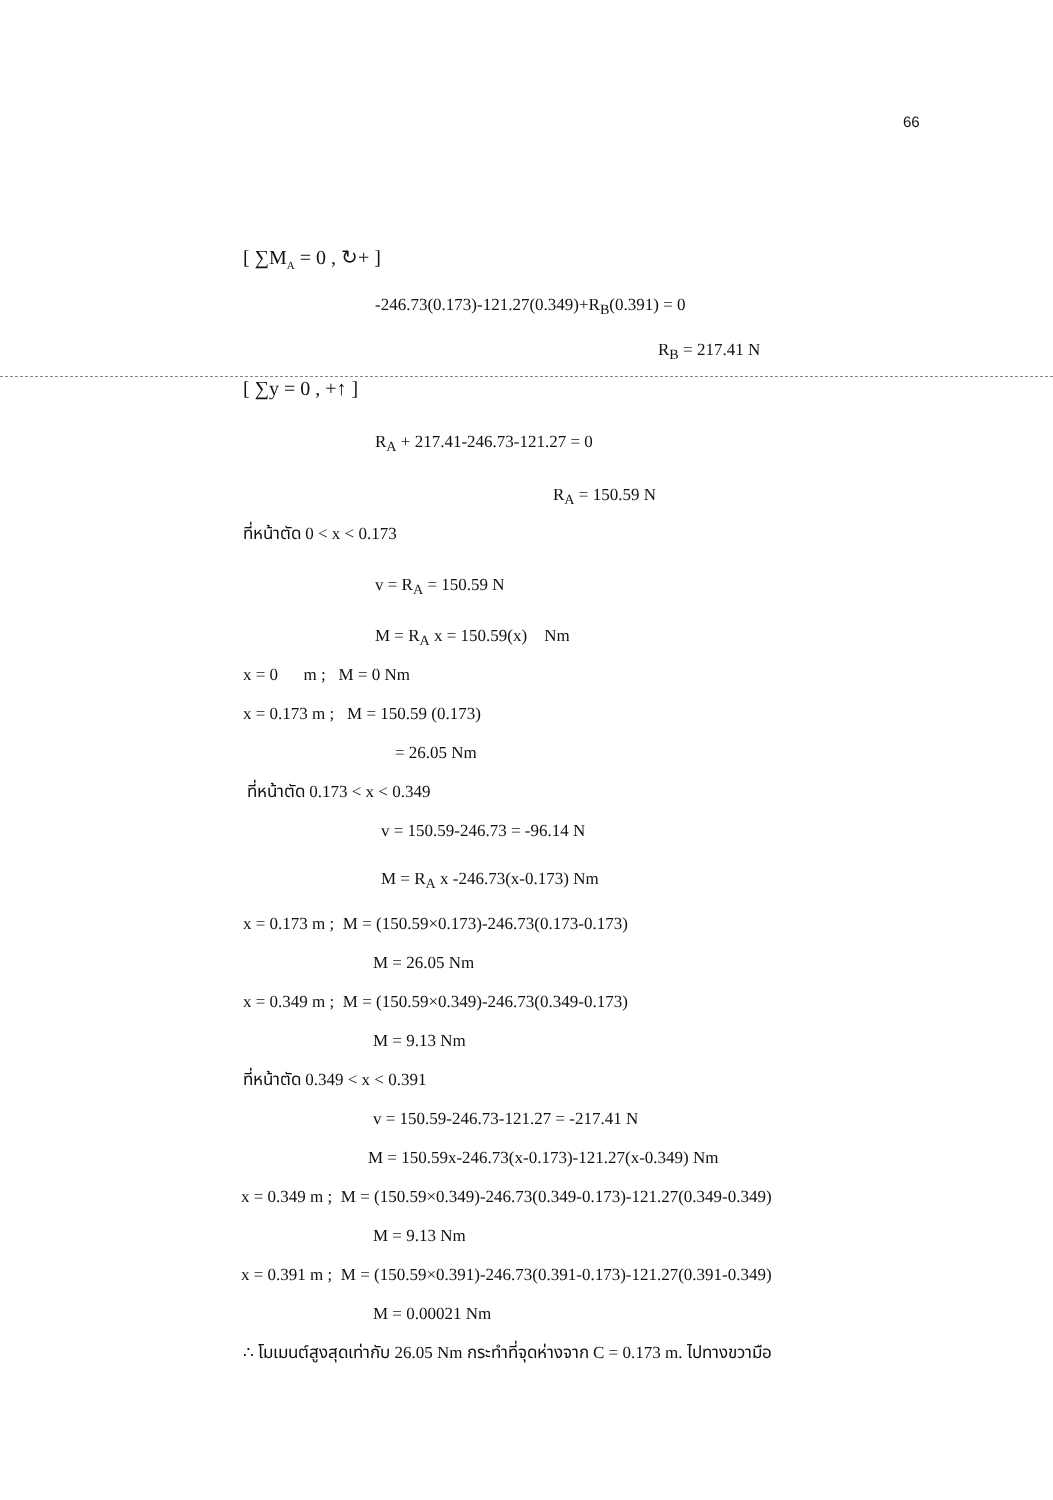66
[ ∑M<sub>A</sub> = 0 , ↻+ ]
-246.73(0.173)-121.27(0.349)+R<sub>B</sub>(0.391) = 0
R<sub>B</sub> = 217.41 N
[ ∑y = 0 , +↑ ]
R<sub>A</sub> + 217.41-246.73-121.27 = 0
R<sub>A</sub> = 150.59 N
ที่หน้าตัด 0 < x < 0.173
v = R<sub>A</sub> = 150.59 N
M = R<sub>A</sub> x = 150.59(x) Nm
x = 0 m ; M = 0 Nm
x = 0.173 m ; M = 150.59 (0.173)
= 26.05 Nm
ที่หน้าตัด 0.173 < x < 0.349
v = 150.59-246.73 = -96.14 N
M = R<sub>A</sub> x -246.73(x-0.173) Nm
x = 0.173 m ; M = (150.59×0.173)-246.73(0.173-0.173)
M = 26.05 Nm
x = 0.349 m ; M = (150.59×0.349)-246.73(0.349-0.173)
M = 9.13 Nm
ที่หน้าตัด 0.349 < x < 0.391
v = 150.59-246.73-121.27 = -217.41 N
M = 150.59x-246.73(x-0.173)-121.27(x-0.349) Nm
x = 0.349 m ; M = (150.59×0.349)-246.73(0.349-0.173)-121.27(0.349-0.349)
M = 9.13 Nm
x = 0.391 m ; M = (150.59×0.391)-246.73(0.391-0.173)-121.27(0.391-0.349)
M = 0.00021 Nm
∴ โมเมนต์สูงสุดเท่ากับ 26.05 Nm กระทำที่จุดห่างจาก C = 0.173 m. ไปทางขวามือ